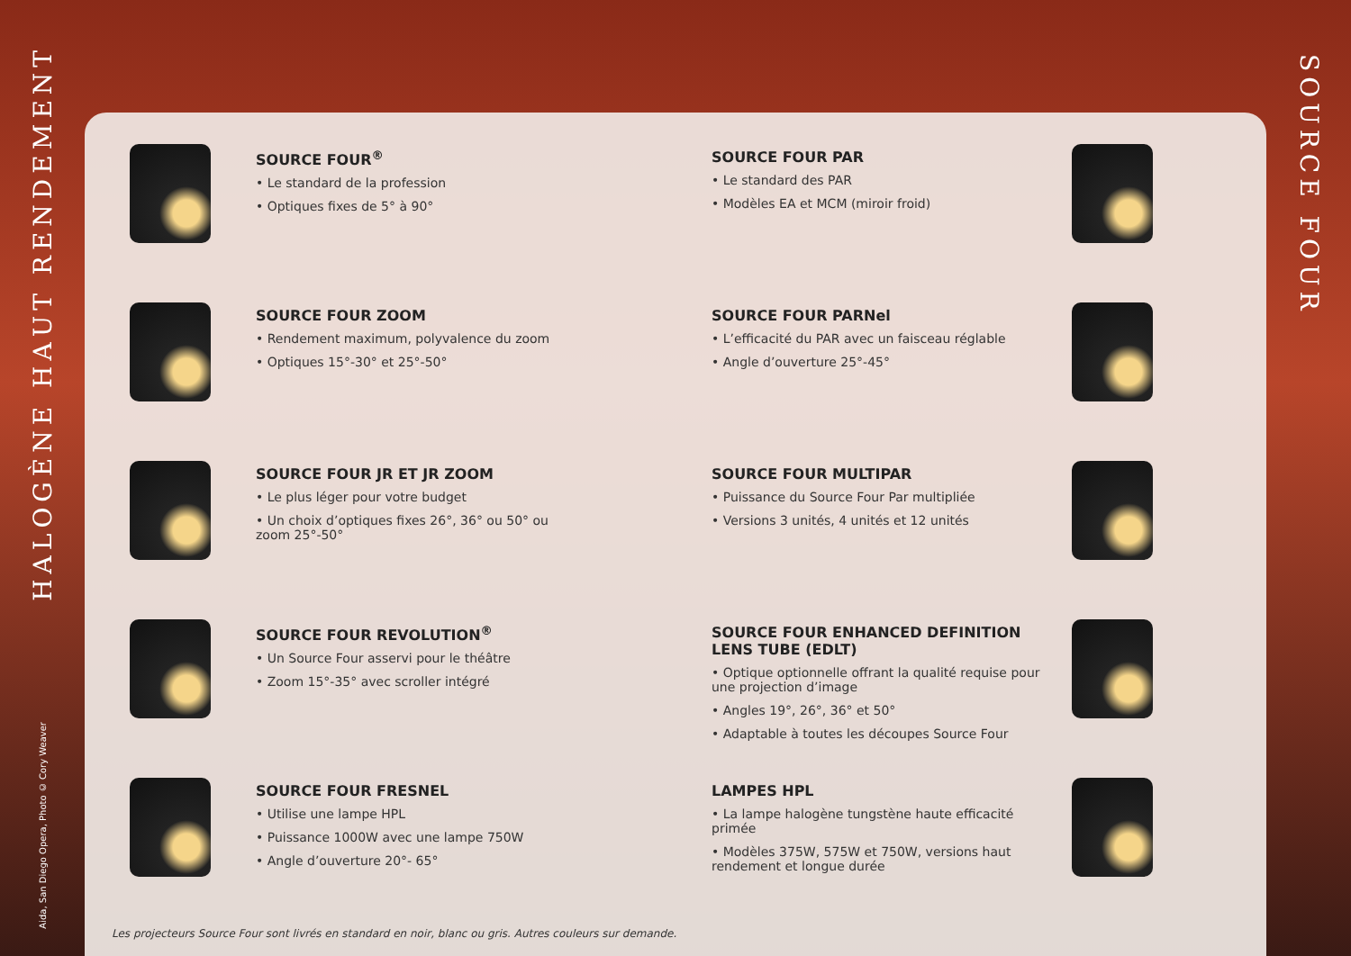HALOGÈNE HAUT RENDEMENT
Aida, San Diego Opera, Photo © Cory Weaver
SOURCE FOUR<sup>®</sup>
• Le standard de la profession
• Optiques fixes de 5° à 90°
SOURCE FOUR ZOOM
• Rendement maximum, polyvalence du zoom
• Optiques 15°-30° et 25°-50°
SOURCE FOUR JR ET JR ZOOM
• Le plus léger pour votre budget
• Un choix d’optiques fixes 26°, 36° ou 50° ou zoom 25°-50°
SOURCE FOUR REVOLUTION<sup>®</sup>
• Un Source Four asservi pour le théâtre
• Zoom 15°-35° avec scroller intégré
SOURCE FOUR FRESNEL
• Utilise une lampe HPL
• Puissance 1000W avec une lampe 750W
• Angle d’ouverture 20°- 65°
SOURCE FOUR PAR
• Le standard des PAR
• Modèles EA et MCM (miroir froid)
SOURCE FOUR PARNel
• L’efficacité du PAR avec un faisceau réglable
• Angle d’ouverture 25°-45°
SOURCE FOUR MULTIPAR
• Puissance du Source Four Par multipliée
• Versions 3 unités, 4 unités et 12 unités
SOURCE FOUR ENHANCED DEFINITION LENS TUBE (EDLT)
• Optique optionnelle offrant la qualité requise pour une projection d’image
• Angles 19°, 26°, 36° et 50°
• Adaptable à toutes les découpes Source Four
LAMPES HPL
• La lampe halogène tungstène haute efficacité primée
• Modèles 375W, 575W et 750W, versions haut rendement et longue durée
Les projecteurs Source Four sont livrés en standard en noir, blanc ou gris. Autres couleurs sur demande.
SOURCE FOUR